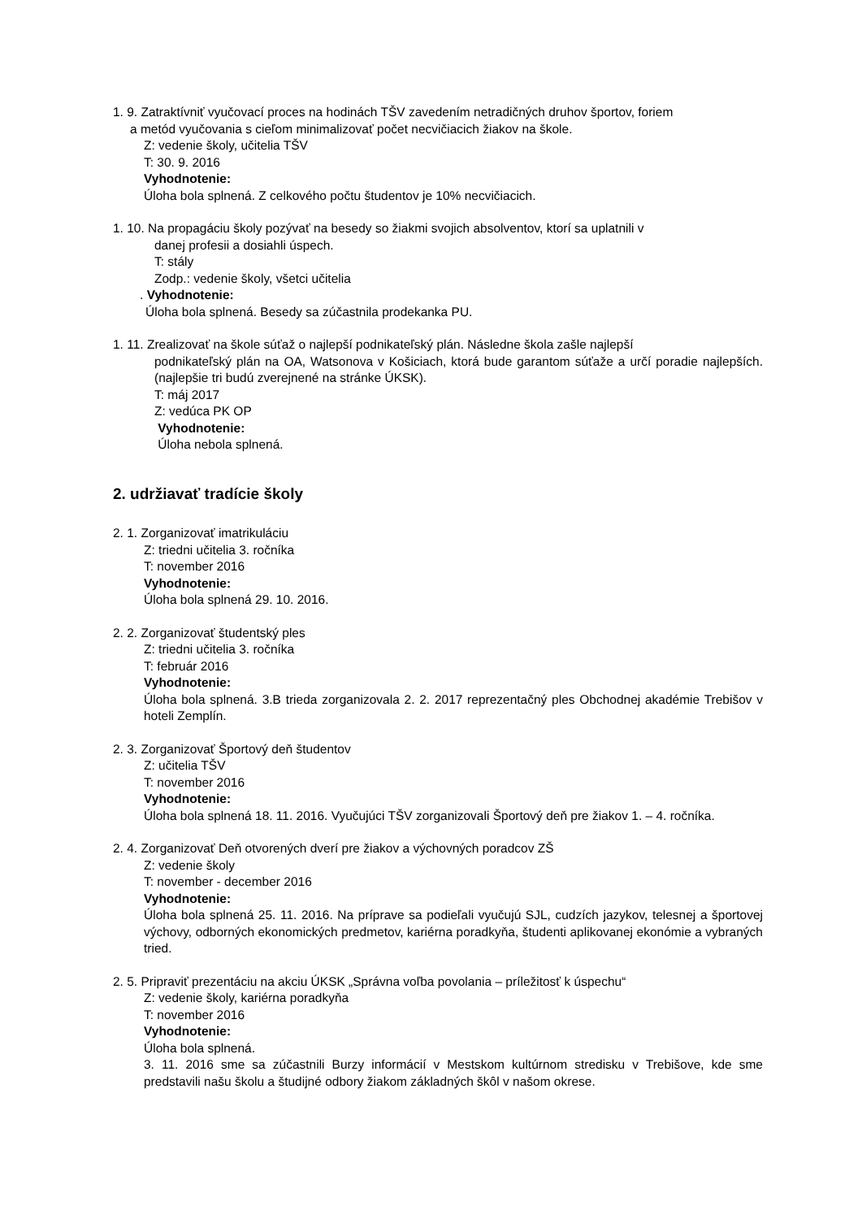1. 9. Zatraktívniť vyučovací proces na hodinách TŠV zavedením netradičných druhov športov, foriem
a metód vyučovania s cieľom minimalizovať počet necvičiacich žiakov na škole.
Z: vedenie školy, učitelia TŠV
T: 30. 9. 2016
Vyhodnotenie:
Úloha bola splnená. Z celkového počtu študentov je 10% necvičiacich.
1. 10. Na propagáciu školy pozývať na besedy so žiakmi svojich absolventov, ktorí sa uplatnili v
danej profesii a dosiahli úspech.
T: stály
Zodp.: vedenie školy, všetci učitelia
. Vyhodnotenie:
Úloha bola splnená. Besedy sa zúčastnila prodekanka PU.
1. 11. Zrealizovať na škole súťaž o najlepší podnikateľský plán. Následne škola zašle najlepší
podnikateľský plán na OA, Watsonova v Košiciach, ktorá bude garantom súťaže a určí poradie najlepších. (najlepšie tri budú zverejnené na stránke ÚKSK).
T: máj 2017
Z: vedúca PK OP
Vyhodnotenie:
Úloha nebola splnená.
2. udržiavať tradície školy
2. 1. Zorganizovať imatrikuláciu
Z: triedni učitelia 3. ročníka
T: november 2016
Vyhodnotenie:
Úloha bola splnená 29. 10. 2016.
2. 2. Zorganizovať študentský ples
Z: triedni učitelia 3. ročníka
T: február 2016
Vyhodnotenie:
Úloha bola splnená. 3.B trieda zorganizovala 2. 2. 2017 reprezentačný ples Obchodnej akadémie Trebišov v hoteli Zemplín.
2. 3. Zorganizovať Športový deň študentov
Z: učitelia TŠV
T: november 2016
Vyhodnotenie:
Úloha bola splnená 18. 11. 2016. Vyučujúci TŠV zorganizovali Športový deň pre žiakov 1. – 4. ročníka.
2. 4. Zorganizovať Deň otvorených dverí pre žiakov a výchovných poradcov ZŠ
Z: vedenie školy
T: november - december 2016
Vyhodnotenie:
Úloha bola splnená 25. 11. 2016. Na príprave sa podieľali vyučujú SJL, cudzích jazykov, telesnej a športovej výchovy, odborných ekonomických predmetov, kariérna poradkyňa, študenti aplikovanej ekonómie a vybraných tried.
2. 5. Pripraviť prezentáciu na akciu ÚKSK „Správna voľba povolania – príležitosť k úspechu“
Z: vedenie školy, kariérna poradkyňa
T: november 2016
Vyhodnotenie:
Úloha bola splnená.
3. 11. 2016 sme sa zúčastnili Burzy informácií v Mestskom kultúrnom stredisku v Trebišove, kde sme predstavili našu školu a študijné odbory žiakom základných škôl v našom okrese.